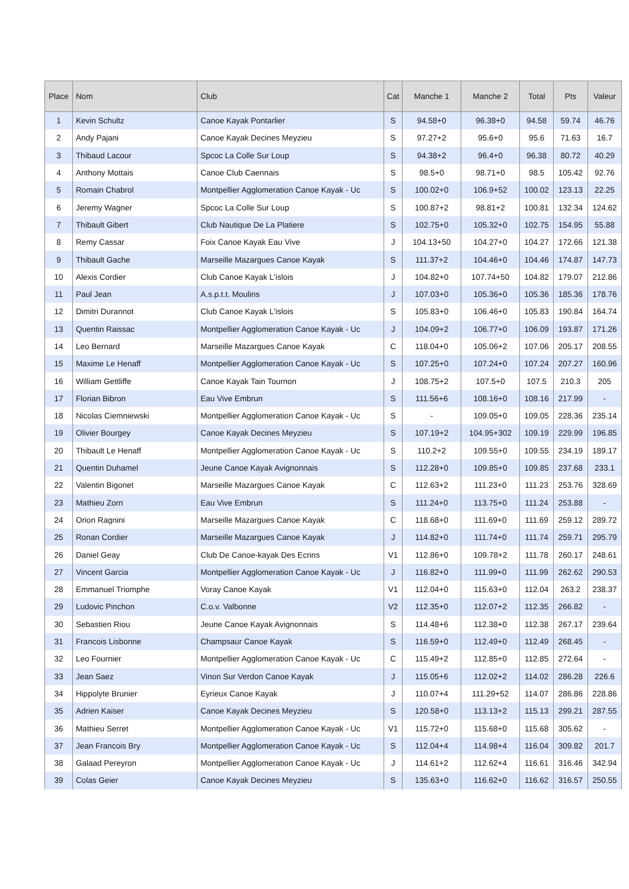| Place | Nom | Club | Cat | Manche 1 | Manche 2 | Total | Pts | Valeur |
| --- | --- | --- | --- | --- | --- | --- | --- | --- |
| 1 | Kevin Schultz | Canoe Kayak Pontarlier | S | 94.58+0 | 96.38+0 | 94.58 | 59.74 | 46.76 |
| 2 | Andy Pajani | Canoe Kayak Decines Meyzieu | S | 97.27+2 | 95.6+0 | 95.6 | 71.63 | 16.7 |
| 3 | Thibaud Lacour | Spcoc La Colle Sur Loup | S | 94.38+2 | 96.4+0 | 96.38 | 80.72 | 40.29 |
| 4 | Anthony Mottais | Canoe Club Caennais | S | 98.5+0 | 98.71+0 | 98.5 | 105.42 | 92.76 |
| 5 | Romain Chabrol | Montpellier Agglomeration Canoe Kayak - Uc | S | 100.02+0 | 106.9+52 | 100.02 | 123.13 | 22.25 |
| 6 | Jeremy Wagner | Spcoc La Colle Sur Loup | S | 100.87+2 | 98.81+2 | 100.81 | 132.34 | 124.62 |
| 7 | Thibault Gibert | Club Nautique De La Platiere | S | 102.75+0 | 105.32+0 | 102.75 | 154.95 | 55.88 |
| 8 | Remy Cassar | Foix Canoe Kayak Eau Vive | J | 104.13+50 | 104.27+0 | 104.27 | 172.66 | 121.38 |
| 9 | Thibault Gache | Marseille Mazargues Canoe Kayak | S | 111.37+2 | 104.46+0 | 104.46 | 174.87 | 147.73 |
| 10 | Alexis Cordier | Club Canoe Kayak L'islois | J | 104.82+0 | 107.74+50 | 104.82 | 179.07 | 212.86 |
| 11 | Paul Jean | A.s.p.t.t. Moulins | J | 107.03+0 | 105.36+0 | 105.36 | 185.36 | 178.76 |
| 12 | Dimitri Durannot | Club Canoe Kayak L'islois | S | 105.83+0 | 106.46+0 | 105.83 | 190.84 | 164.74 |
| 13 | Quentin Raissac | Montpellier Agglomeration Canoe Kayak - Uc | J | 104.09+2 | 106.77+0 | 106.09 | 193.87 | 171.26 |
| 14 | Leo Bernard | Marseille Mazargues Canoe Kayak | C | 118.04+0 | 105.06+2 | 107.06 | 205.17 | 208.55 |
| 15 | Maxime Le Henaff | Montpellier Agglomeration Canoe Kayak - Uc | S | 107.25+0 | 107.24+0 | 107.24 | 207.27 | 160.96 |
| 16 | William Gettliffe | Canoe Kayak Tain Tournon | J | 108.75+2 | 107.5+0 | 107.5 | 210.3 | 205 |
| 17 | Florian Bibron | Eau Vive Embrun | S | 111.56+6 | 108.16+0 | 108.16 | 217.99 | - |
| 18 | Nicolas Ciemniewski | Montpellier Agglomeration Canoe Kayak - Uc | S | - | 109.05+0 | 109.05 | 228.36 | 235.14 |
| 19 | Olivier Bourgey | Canoe Kayak Decines Meyzieu | S | 107.19+2 | 104.95+302 | 109.19 | 229.99 | 196.85 |
| 20 | Thibault Le Henaff | Montpellier Agglomeration Canoe Kayak - Uc | S | 110.2+2 | 109.55+0 | 109.55 | 234.19 | 189.17 |
| 21 | Quentin Duhamel | Jeune Canoe Kayak Avignonnais | S | 112.28+0 | 109.85+0 | 109.85 | 237.68 | 233.1 |
| 22 | Valentin Bigonet | Marseille Mazargues Canoe Kayak | C | 112.63+2 | 111.23+0 | 111.23 | 253.76 | 328.69 |
| 23 | Mathieu Zorn | Eau Vive Embrun | S | 111.24+0 | 113.75+0 | 111.24 | 253.88 | - |
| 24 | Orion Ragnini | Marseille Mazargues Canoe Kayak | C | 118.68+0 | 111.69+0 | 111.69 | 259.12 | 289.72 |
| 25 | Ronan Cordier | Marseille Mazargues Canoe Kayak | J | 114.82+0 | 111.74+0 | 111.74 | 259.71 | 295.79 |
| 26 | Daniel Geay | Club De Canoe-kayak Des Ecrins | V1 | 112.86+0 | 109.78+2 | 111.78 | 260.17 | 248.61 |
| 27 | Vincent Garcia | Montpellier Agglomeration Canoe Kayak - Uc | J | 116.82+0 | 111.99+0 | 111.99 | 262.62 | 290.53 |
| 28 | Emmanuel Triomphe | Voray Canoe Kayak | V1 | 112.04+0 | 115.63+0 | 112.04 | 263.2 | 238.37 |
| 29 | Ludovic Pinchon | C.o.v. Valbonne | V2 | 112.35+0 | 112.07+2 | 112.35 | 266.82 | - |
| 30 | Sebastien Riou | Jeune Canoe Kayak Avignonnais | S | 114.48+6 | 112.38+0 | 112.38 | 267.17 | 239.64 |
| 31 | Francois Lisbonne | Champsaur Canoe Kayak | S | 116.59+0 | 112.49+0 | 112.49 | 268.45 | - |
| 32 | Leo Fournier | Montpellier Agglomeration Canoe Kayak - Uc | C | 115.49+2 | 112.85+0 | 112.85 | 272.64 | - |
| 33 | Jean Saez | Vinon Sur Verdon Canoe Kayak | J | 115.05+6 | 112.02+2 | 114.02 | 286.28 | 226.6 |
| 34 | Hippolyte Brunier | Eyrieux Canoe Kayak | J | 110.07+4 | 111.29+52 | 114.07 | 286.86 | 228.86 |
| 35 | Adrien Kaiser | Canoe Kayak Decines Meyzieu | S | 120.58+0 | 113.13+2 | 115.13 | 299.21 | 287.55 |
| 36 | Mathieu Serret | Montpellier Agglomeration Canoe Kayak - Uc | V1 | 115.72+0 | 115.68+0 | 115.68 | 305.62 | - |
| 37 | Jean Francois Bry | Montpellier Agglomeration Canoe Kayak - Uc | S | 112.04+4 | 114.98+4 | 116.04 | 309.82 | 201.7 |
| 38 | Galaad Pereyron | Montpellier Agglomeration Canoe Kayak - Uc | J | 114.61+2 | 112.62+4 | 116.61 | 316.46 | 342.94 |
| 39 | Colas Geier | Canoe Kayak Decines Meyzieu | S | 135.63+0 | 116.62+0 | 116.62 | 316.57 | 250.55 |